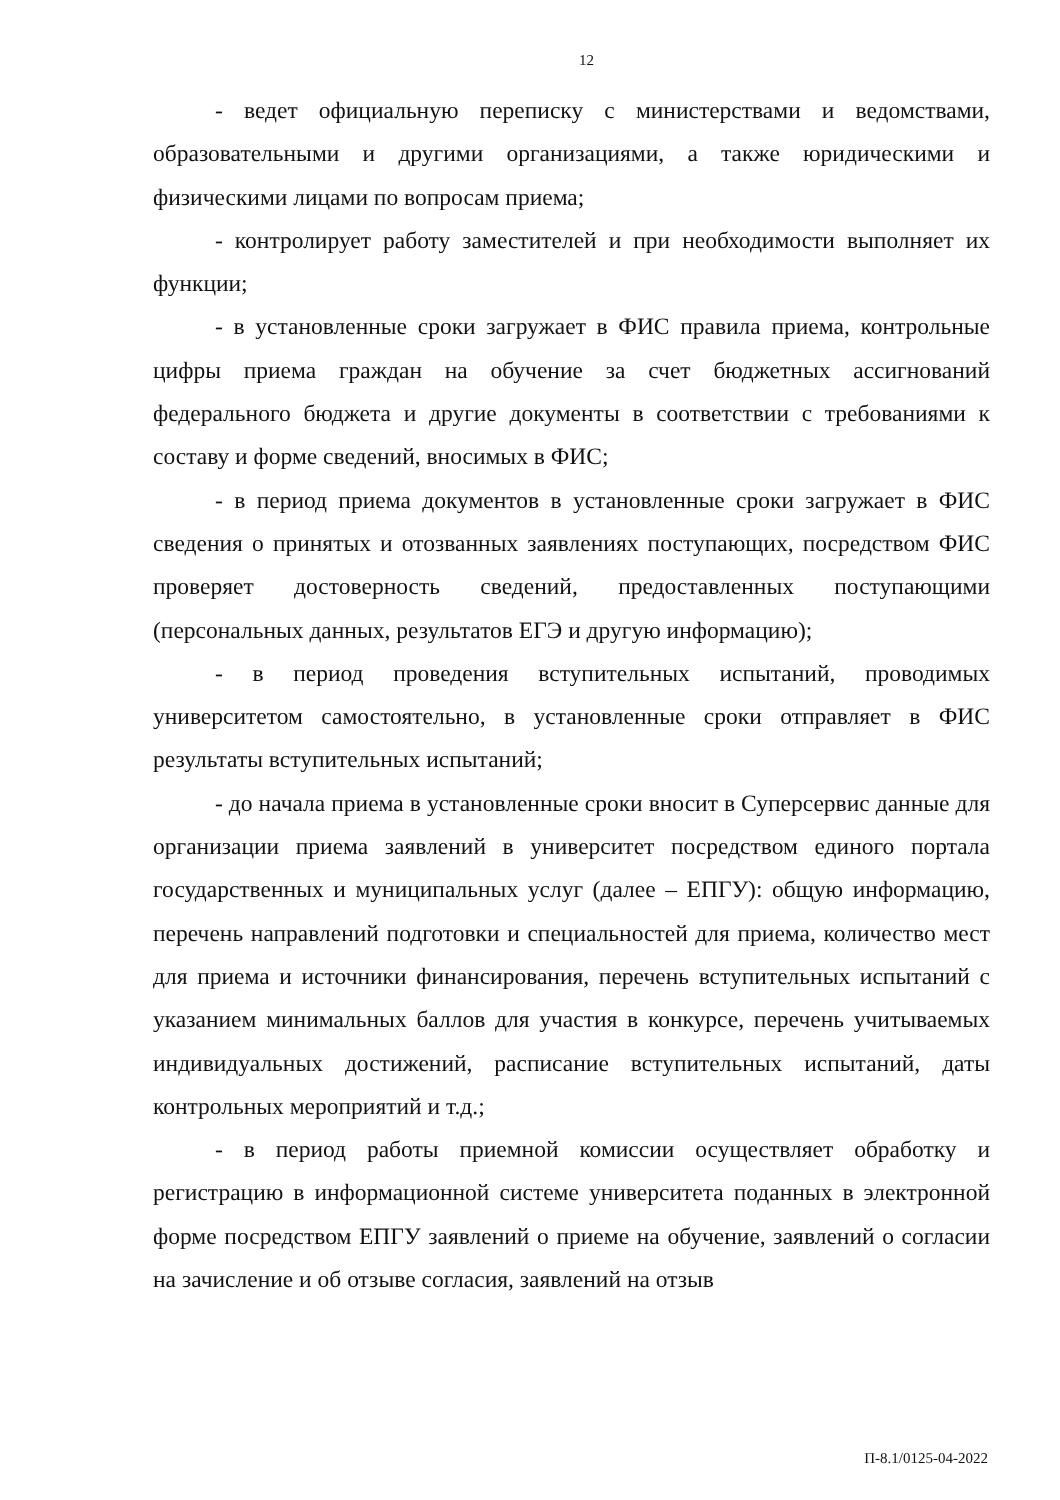12
- ведет официальную переписку с министерствами и ведомствами, образовательными и другими организациями, а также юридическими и физическими лицами по вопросам приема;
- контролирует работу заместителей и при необходимости выполняет их функции;
- в установленные сроки загружает в ФИС правила приема, контрольные цифры приема граждан на обучение за счет бюджетных ассигнований федерального бюджета и другие документы в соответствии с требованиями к составу и форме сведений, вносимых в ФИС;
- в период приема документов в установленные сроки загружает в ФИС сведения о принятых и отозванных заявлениях поступающих, посредством ФИС проверяет достоверность сведений, предоставленных поступающими (персональных данных, результатов ЕГЭ и другую информацию);
- в период проведения вступительных испытаний, проводимых университетом самостоятельно, в установленные сроки отправляет в ФИС результаты вступительных испытаний;
- до начала приема в установленные сроки вносит в Суперсервис данные для организации приема заявлений в университет посредством единого портала государственных и муниципальных услуг (далее – ЕПГУ): общую информацию, перечень направлений подготовки и специальностей для приема, количество мест для приема и источники финансирования, перечень вступительных испытаний с указанием минимальных баллов для участия в конкурсе, перечень учитываемых индивидуальных достижений, расписание вступительных испытаний, даты контрольных мероприятий и т.д.;
- в период работы приемной комиссии осуществляет обработку и регистрацию в информационной системе университета поданных в электронной форме посредством ЕПГУ заявлений о приеме на обучение, заявлений о согласии на зачисление и об отзыве согласия, заявлений на отзыв
П-8.1/0125-04-2022